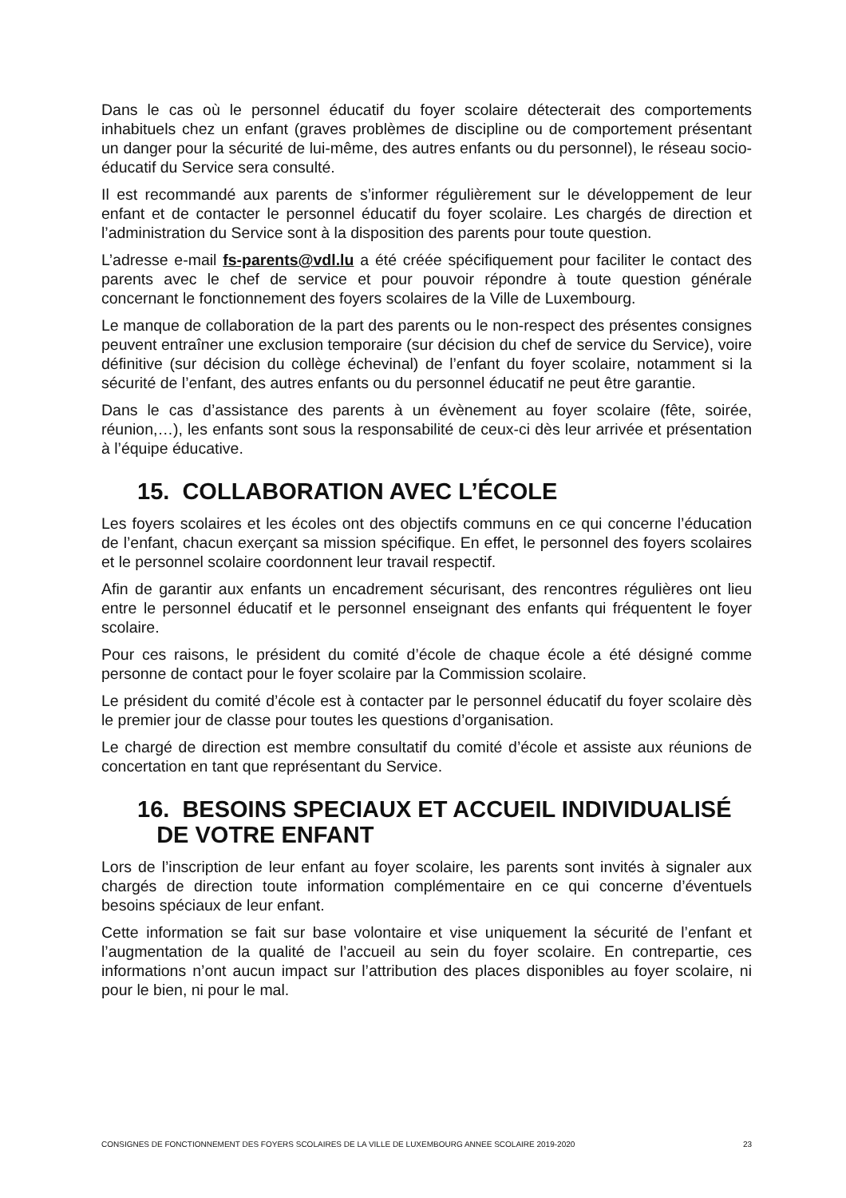Dans le cas où le personnel éducatif du foyer scolaire détecterait des comportements inhabituels chez un enfant (graves problèmes de discipline ou de comportement présentant un danger pour la sécurité de lui-même, des autres enfants ou du personnel), le réseau socio-éducatif du Service sera consulté.
Il est recommandé aux parents de s’informer régulièrement sur le développement de leur enfant et de contacter le personnel éducatif du foyer scolaire. Les chargés de direction et l’administration du Service sont à la disposition des parents pour toute question.
L’adresse e-mail fs-parents@vdl.lu a été créée spécifiquement pour faciliter le contact des parents avec le chef de service et pour pouvoir répondre à toute question générale concernant le fonctionnement des foyers scolaires de la Ville de Luxembourg.
Le manque de collaboration de la part des parents ou le non-respect des présentes consignes peuvent entraîner une exclusion temporaire (sur décision du chef de service du Service), voire définitive (sur décision du collège échevinal) de l’enfant du foyer scolaire, notamment si la sécurité de l’enfant, des autres enfants ou du personnel éducatif ne peut être garantie.
Dans le cas d’assistance des parents à un évènement au foyer scolaire (fête, soirée, réunion,…), les enfants sont sous la responsabilité de ceux-ci dès leur arrivée et présentation à l’équipe éducative.
15. COLLABORATION AVEC L’ÉCOLE
Les foyers scolaires et les écoles ont des objectifs communs en ce qui concerne l’éducation de l’enfant, chacun exerçant sa mission spécifique. En effet, le personnel des foyers scolaires et le personnel scolaire coordonnent leur travail respectif.
Afin de garantir aux enfants un encadrement sécurisant, des rencontres régulières ont lieu entre le personnel éducatif et le personnel enseignant des enfants qui fréquentent le foyer scolaire.
Pour ces raisons, le président du comité d’école de chaque école a été désigné comme personne de contact pour le foyer scolaire par la Commission scolaire.
Le président du comité d’école est à contacter par le personnel éducatif du foyer scolaire dès le premier jour de classe pour toutes les questions d’organisation.
Le chargé de direction est membre consultatif du comité d’école et assiste aux réunions de concertation en tant que représentant du Service.
16. BESOINS SPECIAUX ET ACCUEIL INDIVIDUALISÉ
DE VOTRE ENFANT
Lors de l’inscription de leur enfant au foyer scolaire, les parents sont invités à signaler aux chargés de direction toute information complémentaire en ce qui concerne d’éventuels besoins spéciaux de leur enfant.
Cette information se fait sur base volontaire et vise uniquement la sécurité de l’enfant et l’augmentation de la qualité de l’accueil au sein du foyer scolaire. En contrepartie, ces informations n’ont aucun impact sur l’attribution des places disponibles au foyer scolaire, ni pour le bien, ni pour le mal.
CONSIGNES DE FONCTIONNEMENT DES FOYERS SCOLAIRES DE LA VILLE DE LUXEMBOURG ANNEE SCOLAIRE 2019-2020 23